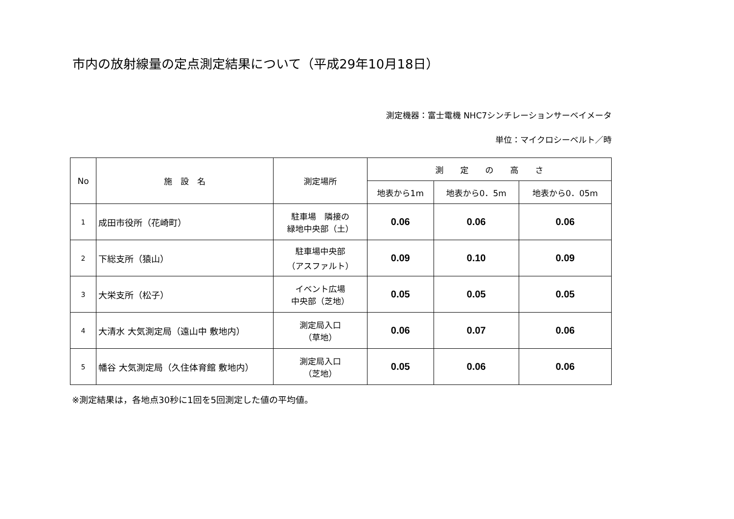市内の放射線量の定点測定結果について（平成29年10月18日）
測定機器：富士電機 NHC7シンチレーションサーベイメータ
単位：マイクロシーベルト／時
| No | 施 設 名 | 測定場所 | 測 定 の 高 さ | | |
| --- | --- | --- | --- | --- | --- |
| | | | 地表から1m | 地表から0．5m | 地表から0．05m |
| 1 | 成田市役所（花崎町） | 駐車場 隣接の 緑地中央部（土） | 0.06 | 0.06 | 0.06 |
| 2 | 下総支所（猿山） | 駐車場中央部 （アスファルト） | 0.09 | 0.10 | 0.09 |
| 3 | 大栄支所（松子） | イベント広場 中央部（芝地） | 0.05 | 0.05 | 0.05 |
| 4 | 大清水 大気測定局（遠山中 敷地内） | 測定局入口 （草地） | 0.06 | 0.07 | 0.06 |
| 5 | 幡谷 大気測定局（久住体育館 敷地内） | 測定局入口 （芝地） | 0.05 | 0.06 | 0.06 |
※測定結果は，各地点30秒に1回を5回測定した値の平均値。